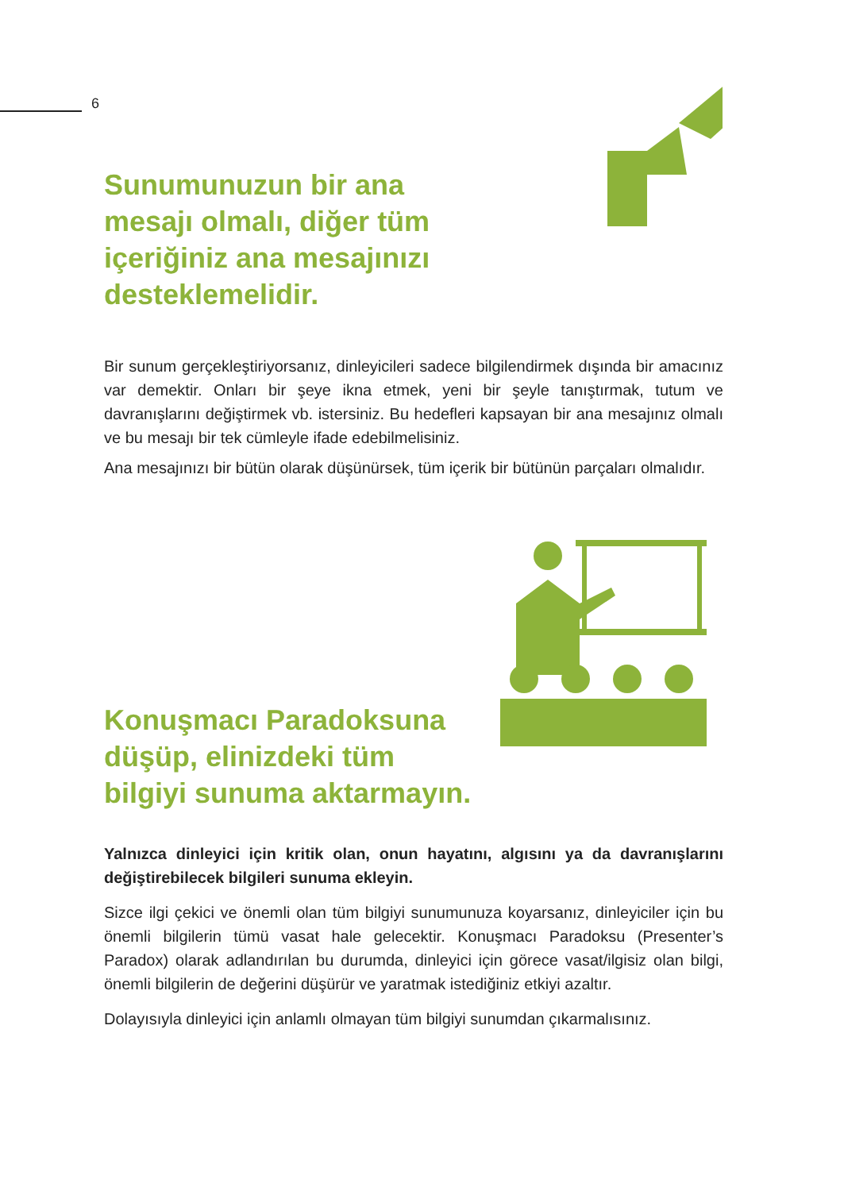6
Sunumunuzun bir ana
mesajı olmalı, diğer tüm
içeriğiniz ana mesajınızı
desteklemelidir.
Bir sunum gerçekleştiriyorsanız, dinleyicileri sadece bilgilendirmek dışında bir amacınız var demektir. Onları bir şeye ikna etmek, yeni bir şeyle tanıştırmak, tutum ve davranışlarını değiştirmek vb. istersiniz. Bu hedefleri kapsayan bir ana mesajınız olmalı ve bu mesajı bir tek cümleyle ifade edebilmelisiniz.
Ana mesajınızı bir bütün olarak düşünürsek, tüm içerik bir bütünün parçaları olmalıdır.
Konuşmacı Paradoksuna
düşüp, elinizdeki tüm
bilgiyi sunuma aktarmayın.
Yalnızca dinleyici için kritik olan, onun hayatını, algısını ya da davranışlarını değiştirebilecek bilgileri sunuma ekleyin.
Sizce ilgi çekici ve önemli olan tüm bilgiyi sunumunuza koyarsanız, dinleyiciler için bu önemli bilgilerin tümü vasat hale gelecektir. Konuşmacı Paradoksu (Presenter’s Paradox) olarak adlandırılan bu durumda, dinleyici için görece vasat/ilgisiz olan bilgi, önemli bilgilerin de değerini düşürür ve yaratmak istediğiniz etkiyi azaltır.
Dolayısıyla dinleyici için anlamlı olmayan tüm bilgiyi sunumdan çıkarmalısınız.